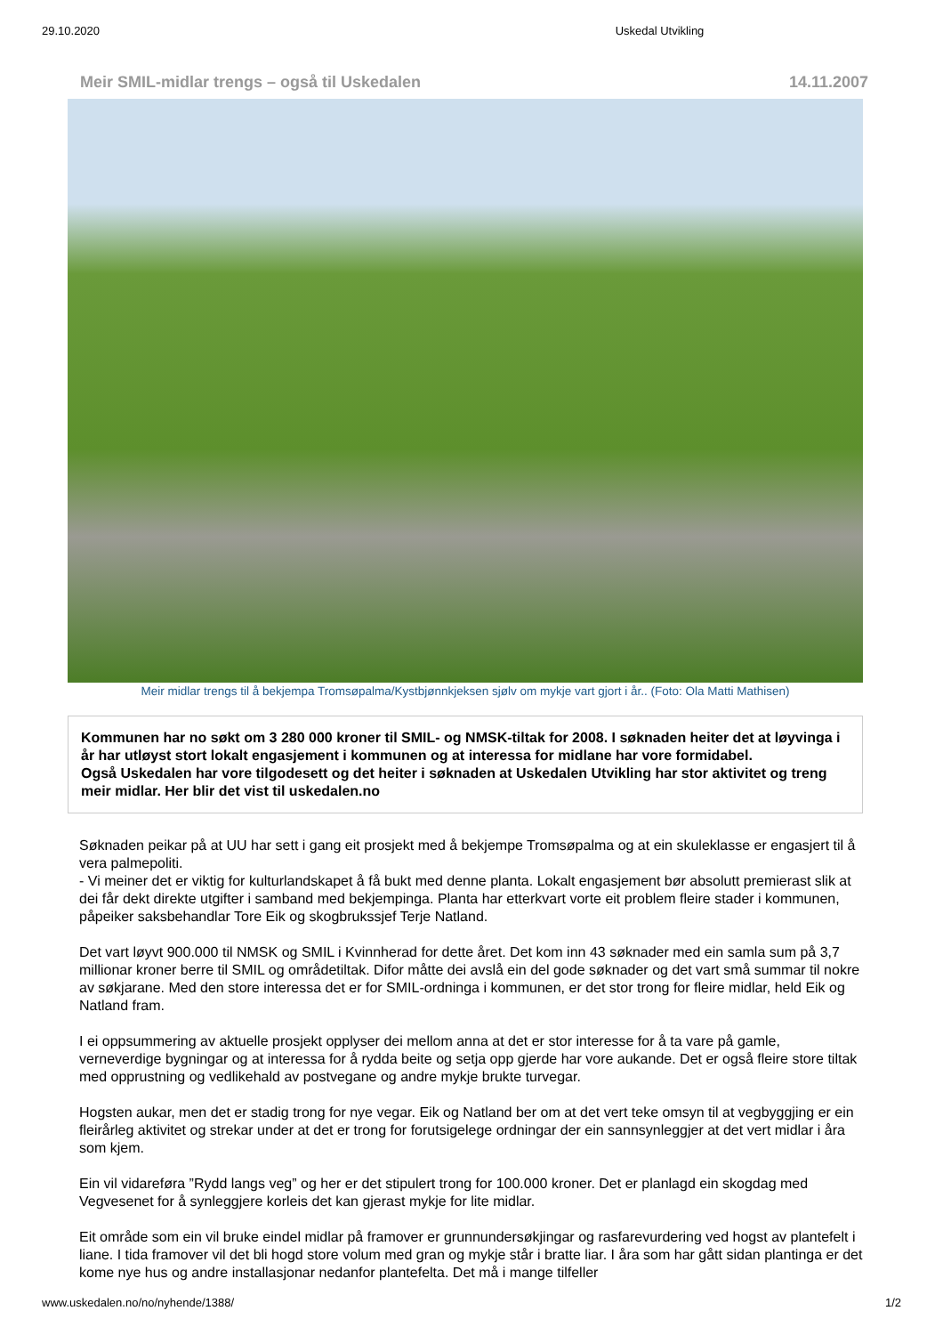29.10.2020 Uskedal Utvikling
Meir SMIL-midlar trengs – også til Uskedalen 14.11.2007
Meir midlar trengs til å bekjempa Tromsøpalma/Kystbjønnkjeksen sjølv om mykje vart gjort i år.. (Foto: Ola Matti Mathisen)
Kommunen har no søkt om 3 280 000 kroner til SMIL- og NMSK-tiltak for 2008. I søknaden heiter det at løyvinga i år har utløyst stort lokalt engasjement i kommunen og at interessa for midlane har vore formidabel.
Også Uskedalen har vore tilgodesett og det heiter i søknaden at Uskedalen Utvikling har stor aktivitet og treng meir midlar. Her blir det vist til uskedalen.no
Søknaden peikar på at UU har sett i gang eit prosjekt med å bekjempe Tromsøpalma og at ein skuleklasse er engasjert til å vera palmepoliti.
- Vi meiner det er viktig for kulturlandskapet å få bukt med denne planta. Lokalt engasjement bør absolutt premierast slik at dei får dekt direkte utgifter i samband med bekjempinga. Planta har etterkvart vorte eit problem fleire stader i kommunen, påpeiker saksbehandlar Tore Eik og skogbrukssjef Terje Natland.
Det vart løyvt 900.000 til NMSK og SMIL i Kvinnherad for dette året. Det kom inn 43 søknader med ein samla sum på 3,7 millionar kroner berre til SMIL og områdetiltak. Difor måtte dei avslå ein del gode søknader og det vart små summar til nokre av søkjarane. Med den store interessa det er for SMIL-ordninga i kommunen, er det stor trong for fleire midlar, held Eik og Natland fram.
I ei oppsummering av aktuelle prosjekt opplyser dei mellom anna at det er stor interesse for å ta vare på gamle, verneverdige bygningar og at interessa for å rydda beite og setja opp gjerde har vore aukande. Det er også fleire store tiltak med opprustning og vedlikehald av postvegane og andre mykje brukte turvegar.
Hogsten aukar, men det er stadig trong for nye vegar. Eik og Natland ber om at det vert teke omsyn til at vegbyggjing er ein fleirårleg aktivitet og strekar under at det er trong for forutsigelege ordningar der ein sannsynleggjer at det vert midlar i åra som kjem.
Ein vil vidareføra ”Rydd langs veg” og her er det stipulert trong for 100.000 kroner. Det er planlagd ein skogdag med Vegvesenet for å synleggjere korleis det kan gjerast mykje for lite midlar.
Eit område som ein vil bruke eindel midlar på framover er grunnundersøkjingar og rasfarevurdering ved hogst av plantefelt i liane. I tida framover vil det bli hogd store volum med gran og mykje står i bratte liar. I åra som har gått sidan plantinga er det kome nye hus og andre installasjonar nedanfor plantefelta. Det må i mange tilfeller
www.uskedalen.no/no/nyhende/1388/ 1/2